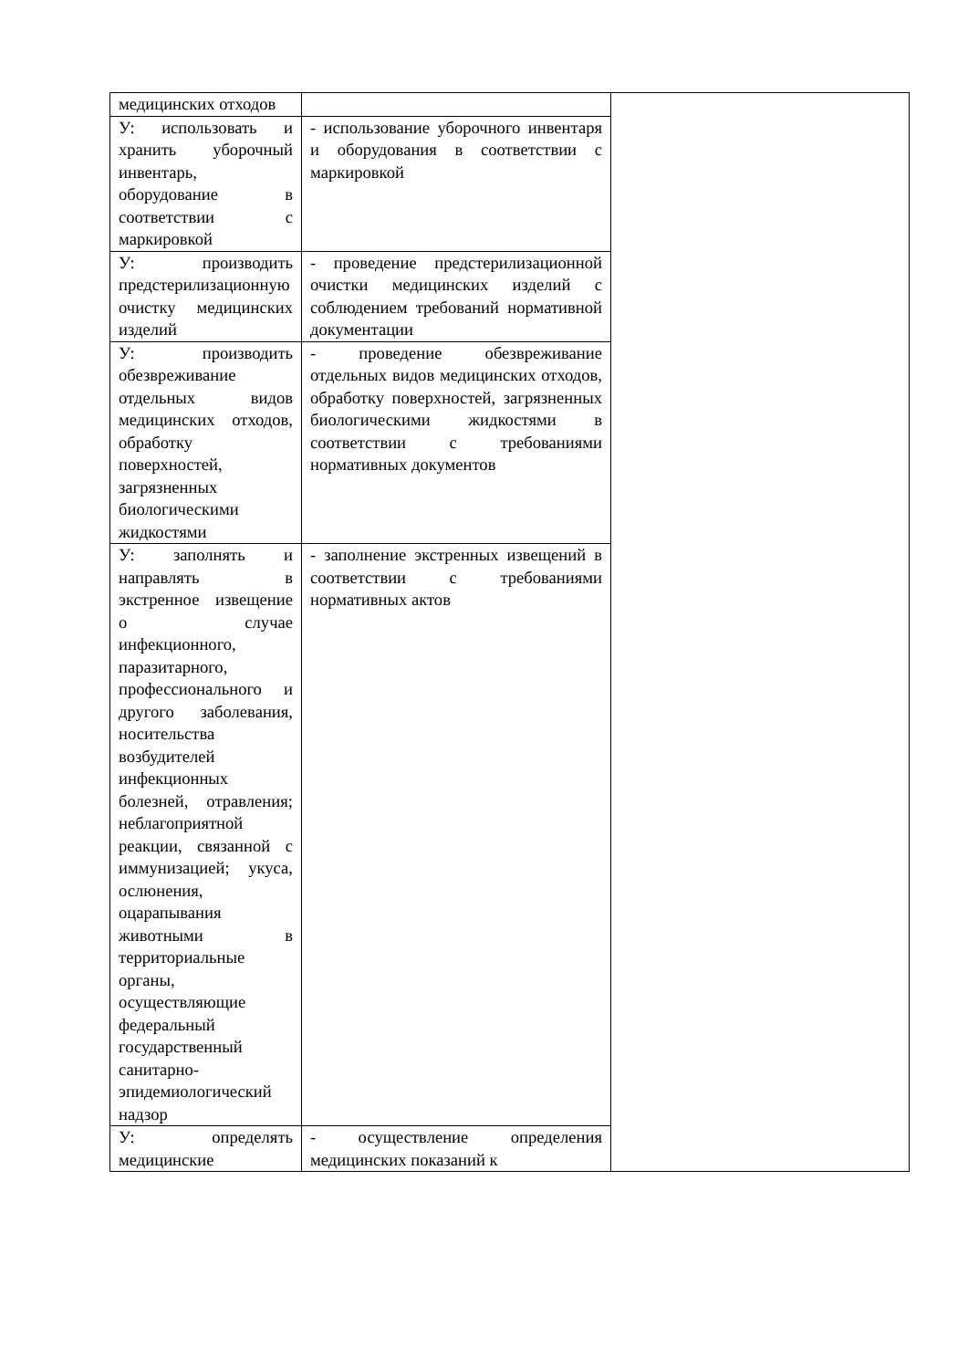| медицинских отходов | | |
| У: использовать и хранить уборочный инвентарь, оборудование в соответствии с маркировкой | - использование уборочного инвентаря и оборудования в соответствии с маркировкой | |
| У: производить предстерилизационную очистку медицинских изделий | - проведение предстерилизационной очистки медицинских изделий с соблюдением требований нормативной документации | |
| У: производить обезвреживание отдельных видов медицинских отходов, обработку поверхностей, загрязненных биологическими жидкостями | - проведение обезвреживание отдельных видов медицинских отходов, обработку поверхностей, загрязненных биологическими жидкостями в соответствии с требованиями нормативных документов | |
| У: заполнять и направлять в экстренное извещение о случае инфекционного, паразитарного, профессионального и другого заболевания, носительства возбудителей инфекционных болезней, отравления; неблагоприятной реакции, связанной с иммунизацией; укуса, ослюнения, оцарапывания животными в территориальные органы, осуществляющие федеральный государственный санитарно-эпидемиологический надзор | - заполнение экстренных извещений в соответствии с требованиями нормативных актов | |
| У: определять медицинские | - осуществление определения медицинских показаний к | |